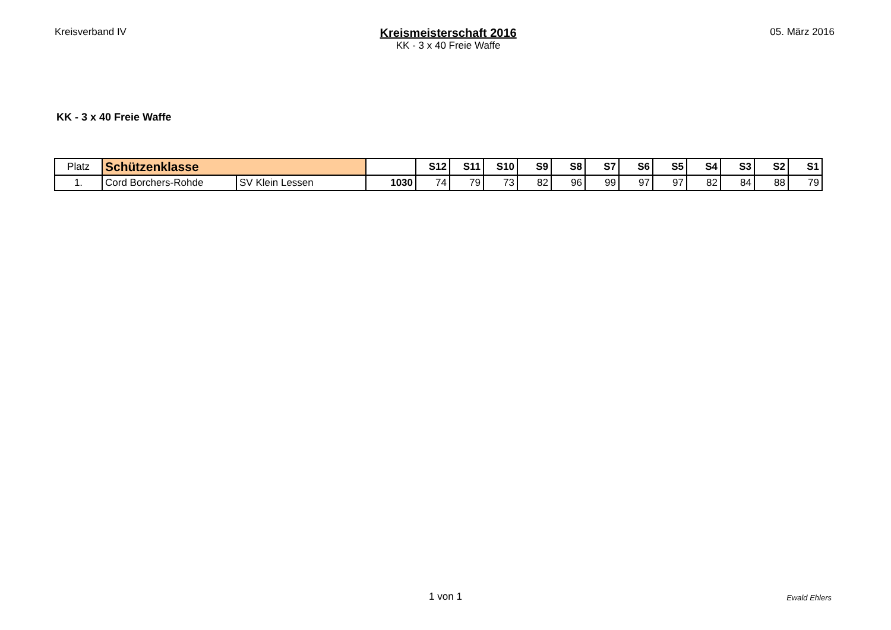Kreisverband IV
Kreismeisterschaft 2016
KK - 3 x 40 Freie Waffe
05. März 2016
KK - 3 x 40 Freie Waffe
| Platz | Schützenklasse | | | S12 | S11 | S10 | S9 | S8 | S7 | S6 | S5 | S4 | S3 | S2 | S1 |
| 1. | Cord Borchers-Rohde | SV Klein Lessen | 1030 | 74 | 79 | 73 | 82 | 96 | 99 | 97 | 97 | 82 | 84 | 88 | 79 |
1 von 1
Ewald Ehlers